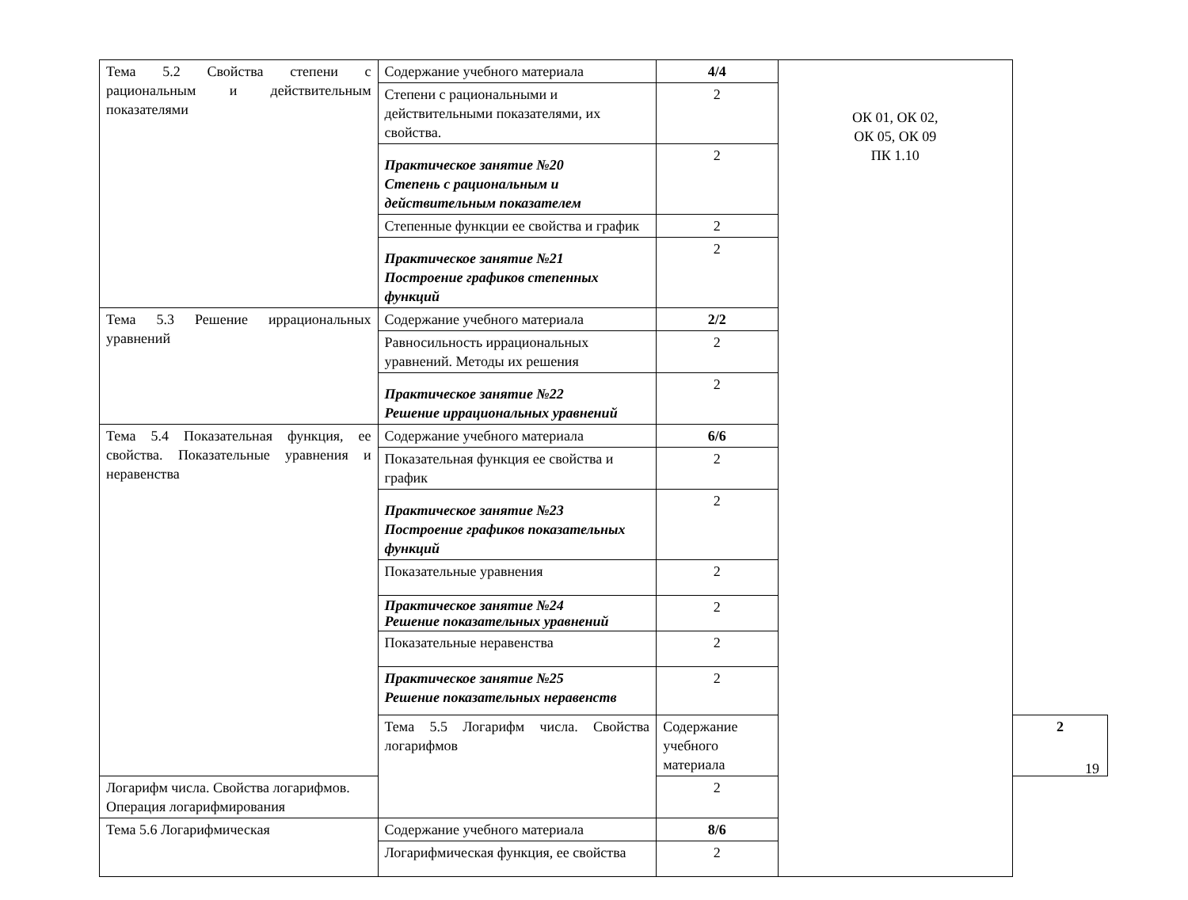| Тема 5.2 Свойства степени с рациональным и действительным показателями | Содержание учебного материала | 4/4 | ОК 01, ОК 02, ОК 05, ОК 09 ПК 1.10 | |
| | Степени с рациональными и действительными показателями, их свойства. | 2 | | |
| | Практическое занятие №20 Степень с рациональным и действительным показателем | 2 | | |
| | Степенные функции ее свойства и график | 2 | | |
| | Практическое занятие №21 Построение графиков степенных функций | 2 | | |
| Тема 5.3 Решение иррациональных уравнений | Содержание учебного материала | 2/2 | | |
| | Равносильность иррациональных уравнений. Методы их решения | 2 | | |
| | Практическое занятие №22 Решение иррациональных уравнений | 2 | | |
| Тема 5.4 Показательная функция, ее свойства. Показательные уравнения и неравенства | Содержание учебного материала | 6/6 | | |
| | Показательная функция ее свойства и график | 2 | | |
| | Практическое занятие №23 Построение графиков показательных функций | 2 | | |
| | Показательные уравнения | 2 | | |
| | Практическое занятие №24 Решение показательных уравнений | 2 | | |
| | Показательные неравенства | 2 | | |
| | Практическое занятие №25 Решение показательных неравенств | 2 | | |
| | Тема 5.5 Логарифм числа. Свойства логарифмов | Содержание учебного материала | | 2 |
| Логарифм числа. Свойства логарифмов. Операция логарифмирования | | 2 | | |
| Тема 5.6 Логарифмическая | Содержание учебного материала | 8/6 | | |
| | Логарифмическая функция, ее свойства | 2 | | |
19